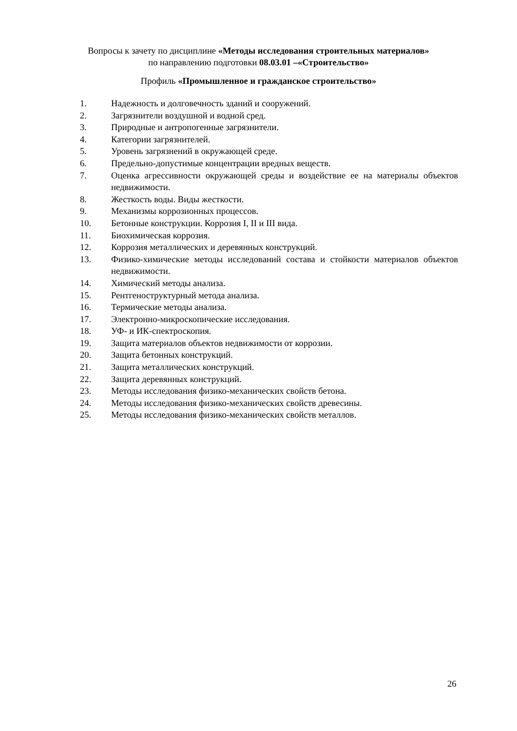Вопросы к зачету по дисциплине «Методы исследования строительных материалов»
по направлению подготовки 08.03.01 –«Строительство»
Профиль «Промышленное и гражданское строительство»
1. Надежность и долговечность зданий и сооружений.
2. Загрязнители воздушной и водной сред.
3. Природные и антропогенные загрязнители.
4. Категории загрязнителей.
5. Уровень загрязнений в окружающей среде.
6. Предельно-допустимые концентрации вредных веществ.
7. Оценка агрессивности окружающей среды и воздействие ее на материалы объектов недвижимости.
8. Жесткость воды. Виды жесткости.
9. Механизмы коррозионных процессов.
10. Бетонные конструкции. Коррозия I, II и III вида.
11. Биохимическая коррозия.
12. Коррозия металлических и деревянных конструкций.
13. Физико-химические методы исследований состава и стойкости материалов объектов недвижимости.
14. Химический методы анализа.
15. Рентгеноструктурный метода анализа.
16. Термические методы анализа.
17. Электронно-микроскопические исследования.
18. УФ- и ИК-спектроскопия.
19. Защита материалов объектов недвижимости от коррозии.
20. Защита бетонных конструкций.
21. Защита металлических конструкций.
22. Защита деревянных конструкций.
23. Методы исследования физико-механических свойств бетона.
24. Методы исследования физико-механических свойств древесины.
25. Методы исследования физико-механических свойств металлов.
26